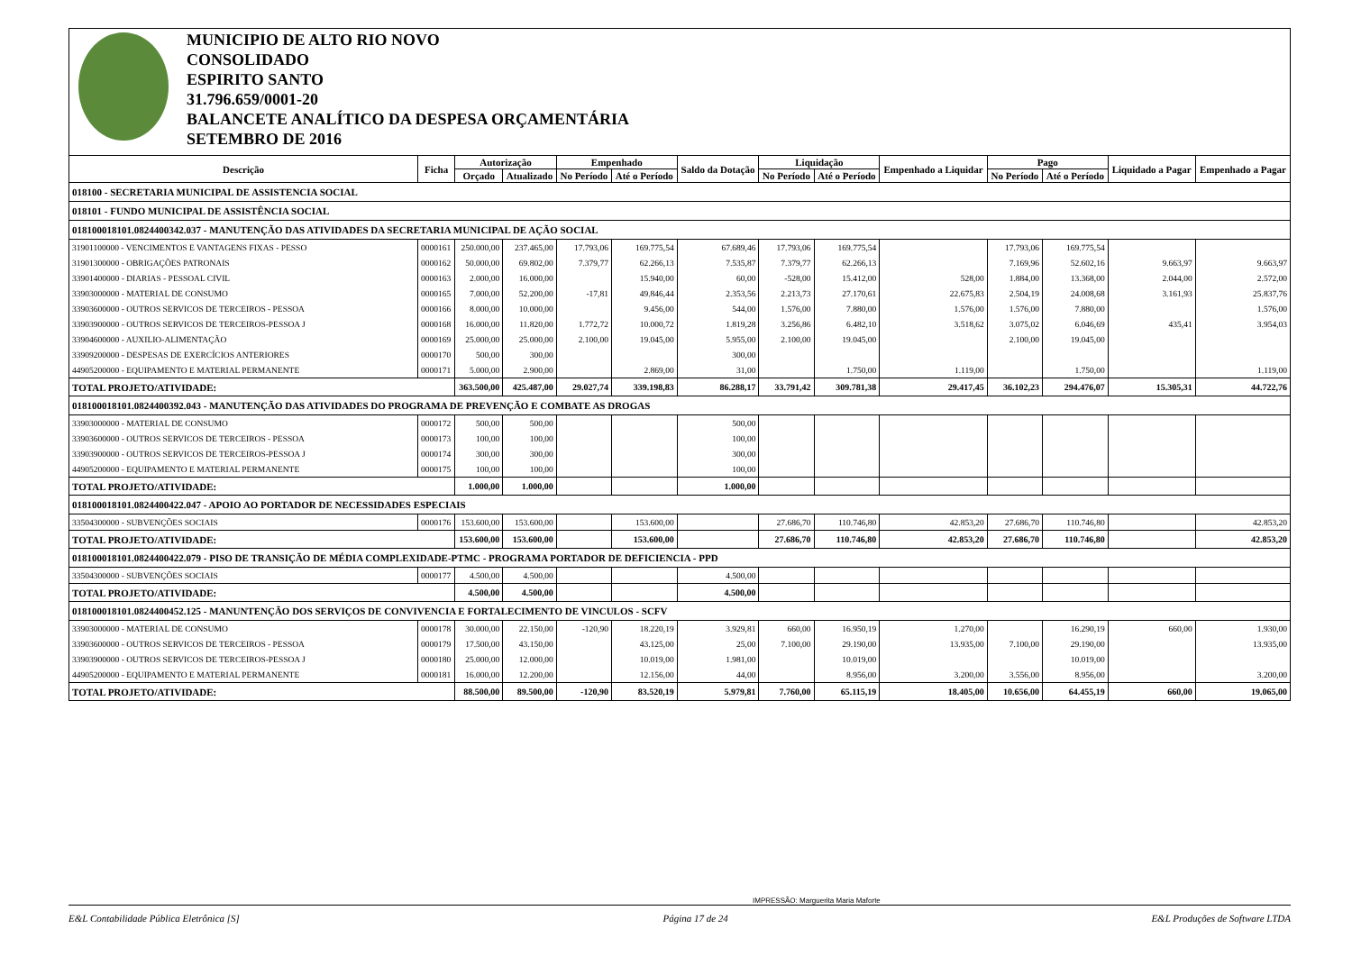MUNICIPIO DE ALTO RIO NOVO
CONSOLIDADO
ESPIRITO SANTO
31.796.659/0001-20
BALANCETE ANALÍTICO DA DESPESA ORÇAMENTÁRIA
SETEMBRO DE 2016
| Descrição | Ficha | Autorização | | Empenhado | | Saldo da Dotação | Liquidação | | Empenhado a Liquidar | Pago | | Liquidado a Pagar | Empenhado a Pagar |
| --- | --- | --- | --- | --- | --- | --- | --- | --- | --- | --- | --- | --- | --- |
| | | Orçado | Atualizado | No Período | Até o Período | | No Período | Até o Período | | No Período | Até o Período | | |
| 018100 - SECRETARIA MUNICIPAL DE ASSISTENCIA SOCIAL | | | | | | | | | | | | | |
| 018101 - FUNDO MUNICIPAL DE ASSISTÊNCIA SOCIAL | | | | | | | | | | | | | |
| 018100018101.0824400342.037 - MANUTENÇÃO DAS ATIVIDADES DA SECRETARIA MUNICIPAL DE AÇÃO SOCIAL | | | | | | | | | | | | | |
| 31901100000 - VENCIMENTOS E VANTAGENS FIXAS - PESSO | 0000161 | 250.000,00 | 237.465,00 | 17.793,06 | 169.775,54 | 67.689,46 | 17.793,06 | 169.775,54 | | 17.793,06 | 169.775,54 | | |
| 31901300000 - OBRIGAÇÕES PATRONAIS | 0000162 | 50.000,00 | 69.802,00 | 7.379,77 | 62.266,13 | 7.535,87 | 7.379,77 | 62.266,13 | | 7.169,96 | 52.602,16 | 9.663,97 | 9.663,97 |
| 33901400000 - DIARIAS - PESSOAL CIVIL | 0000163 | 2.000,00 | 16.000,00 | | 15.940,00 | 60,00 | -528,00 | 15.412,00 | 528,00 | 1.884,00 | 13.368,00 | 2.044,00 | 2.572,00 |
| 33903000000 - MATERIAL DE CONSUMO | 0000165 | 7.000,00 | 52.200,00 | -17,81 | 49.846,44 | 2.353,56 | 2.213,73 | 27.170,61 | 22.675,83 | 2.504,19 | 24.008,68 | 3.161,93 | 25.837,76 |
| 33903600000 - OUTROS SERVICOS DE TERCEIROS - PESSOA | 0000166 | 8.000,00 | 10.000,00 | | 9.456,00 | 544,00 | 1.576,00 | 7.880,00 | 1.576,00 | 1.576,00 | 7.880,00 | | 1.576,00 |
| 33903900000 - OUTROS SERVICOS DE TERCEIROS-PESSOA J | 0000168 | 16.000,00 | 11.820,00 | 1.772,72 | 10.000,72 | 1.819,28 | 3.256,86 | 6.482,10 | 3.518,62 | 3.075,02 | 6.046,69 | 435,41 | 3.954,03 |
| 33904600000 - AUXILIO-ALIMENTAÇÃO | 0000169 | 25.000,00 | 25.000,00 | 2.100,00 | 19.045,00 | 5.955,00 | 2.100,00 | 19.045,00 | | 2.100,00 | 19.045,00 | | |
| 33909200000 - DESPESAS DE EXERCÍCIOS ANTERIORES | 0000170 | 500,00 | 300,00 | | | 300,00 | | | | | | | |
| 44905200000 - EQUIPAMENTO E MATERIAL PERMANENTE | 0000171 | 5.000,00 | 2.900,00 | | 2.869,00 | 31,00 | | 1.750,00 | 1.119,00 | | 1.750,00 | | 1.119,00 |
| TOTAL PROJETO/ATIVIDADE: | | 363.500,00 | 425.487,00 | 29.027,74 | 339.198,83 | 86.288,17 | 33.791,42 | 309.781,38 | 29.417,45 | 36.102,23 | 294.476,07 | 15.305,31 | 44.722,76 |
| 018100018101.0824400392.043 - MANUTENÇÃO DAS ATIVIDADES DO PROGRAMA DE PREVENÇÃO E COMBATE AS DROGAS | | | | | | | | | | | | | |
| 33903000000 - MATERIAL DE CONSUMO | 0000172 | 500,00 | 500,00 | | | 500,00 | | | | | | | |
| 33903600000 - OUTROS SERVICOS DE TERCEIROS - PESSOA | 0000173 | 100,00 | 100,00 | | | 100,00 | | | | | | | |
| 33903900000 - OUTROS SERVICOS DE TERCEIROS-PESSOA J | 0000174 | 300,00 | 300,00 | | | 300,00 | | | | | | | |
| 44905200000 - EQUIPAMENTO E MATERIAL PERMANENTE | 0000175 | 100,00 | 100,00 | | | 100,00 | | | | | | | |
| TOTAL PROJETO/ATIVIDADE: | | 1.000,00 | 1.000,00 | | | 1.000,00 | | | | | | | |
| 018100018101.0824400422.047 - APOIO AO PORTADOR DE NECESSIDADES ESPECIAIS | | | | | | | | | | | | | |
| 33504300000 - SUBVENÇÕES SOCIAIS | 0000176 | 153.600,00 | 153.600,00 | | 153.600,00 | | 27.686,70 | 110.746,80 | 42.853,20 | 27.686,70 | 110.746,80 | | 42.853,20 |
| TOTAL PROJETO/ATIVIDADE: | | 153.600,00 | 153.600,00 | | 153.600,00 | | 27.686,70 | 110.746,80 | 42.853,20 | 27.686,70 | 110.746,80 | | 42.853,20 |
| 018100018101.0824400422.079 - PISO DE TRANSIÇÃO DE MÉDIA COMPLEXIDADE-PTMC - PROGRAMA PORTADOR DE DEFICIENCIA - PPD | | | | | | | | | | | | | |
| 33504300000 - SUBVENÇÕES SOCIAIS | 0000177 | 4.500,00 | 4.500,00 | | | 4.500,00 | | | | | | | |
| TOTAL PROJETO/ATIVIDADE: | | 4.500,00 | 4.500,00 | | | 4.500,00 | | | | | | | |
| 018100018101.0824400452.125 - MANUNTENÇÃO DOS SERVIÇOS DE CONVIVENCIA E FORTALECIMENTO DE VINCULOS - SCFV | | | | | | | | | | | | | |
| 33903000000 - MATERIAL DE CONSUMO | 0000178 | 30.000,00 | 22.150,00 | -120,90 | 18.220,19 | 3.929,81 | 660,00 | 16.950,19 | 1.270,00 | | 16.290,19 | 660,00 | 1.930,00 |
| 33903600000 - OUTROS SERVICOS DE TERCEIROS - PESSOA | 0000179 | 17.500,00 | 43.150,00 | | 43.125,00 | 25,00 | 7.100,00 | 29.190,00 | 13.935,00 | 7.100,00 | 29.190,00 | | 13.935,00 |
| 33903900000 - OUTROS SERVICOS DE TERCEIROS-PESSOA J | 0000180 | 25.000,00 | 12.000,00 | | 10.019,00 | 1.981,00 | | 10.019,00 | | | 10.019,00 | | |
| 44905200000 - EQUIPAMENTO E MATERIAL PERMANENTE | 0000181 | 16.000,00 | 12.200,00 | | 12.156,00 | 44,00 | | 8.956,00 | 3.200,00 | 3.556,00 | 8.956,00 | | 3.200,00 |
| TOTAL PROJETO/ATIVIDADE: | | 88.500,00 | 89.500,00 | -120,90 | 83.520,19 | 5.979,81 | 7.760,00 | 65.115,19 | 18.405,00 | 10.656,00 | 64.455,19 | 660,00 | 19.065,00 |
IMPRESSÃO: Marguerita Maria Maforte
E&L Contabilidade Pública Eletrônica [S] Página 17 de 24 E&L Produções de Software LTDA